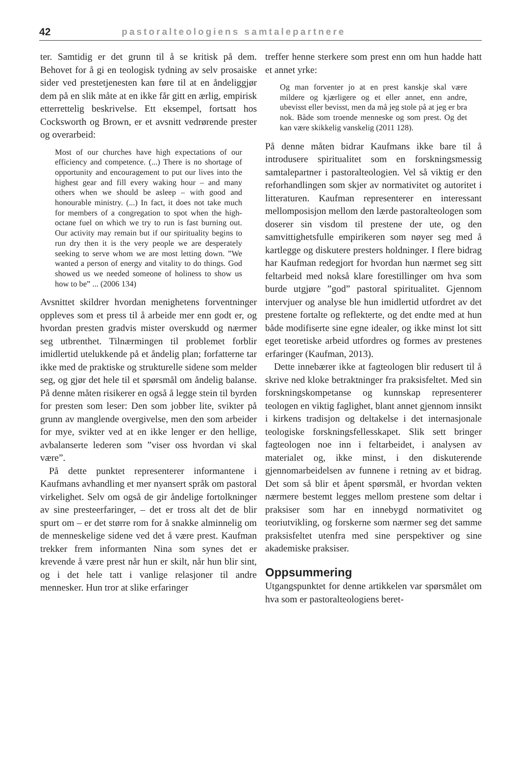42 pastoralteologiens samtalepartnere
ter. Samtidig er det grunn til å se kritisk på dem. Behovet for å gi en teologisk tydning av selv prosaiske sider ved prestetjenesten kan føre til at en åndeliggjør dem på en slik måte at en ikke får gitt en ærlig, empirisk etterrettelig beskrivelse. Ett eksempel, fortsatt hos Cocksworth og Brown, er et avsnitt vedrørende prester og overarbeid:
Most of our churches have high expectations of our efficiency and competence. (...) There is no shortage of opportunity and encouragement to put our lives into the highest gear and fill every waking hour – and many others when we should be asleep – with good and honourable ministry. (...) In fact, it does not take much for members of a congregation to spot when the high-octane fuel on which we try to run is fast burning out. Our activity may remain but if our spirituality begins to run dry then it is the very people we are desperately seeking to serve whom we are most letting down. ”We wanted a person of energy and vitality to do things. God showed us we needed someone of holiness to show us how to be” ... (2006 134)
Avsnittet skildrer hvordan menighetens forventninger oppleves som et press til å arbeide mer enn godt er, og hvordan presten gradvis mister overskudd og nærmer seg utbrenthet. Tilnærmingen til problemet forblir imidlertid utelukkende på et åndelig plan; forfatterne tar ikke med de praktiske og strukturelle sidene som melder seg, og gjør det hele til et spørsmål om åndelig balanse. På denne måten risikerer en også å legge stein til byrden for presten som leser: Den som jobber lite, svikter på grunn av manglende overgivelse, men den som arbeider for mye, svikter ved at en ikke lenger er den hellige, avbalanserte lederen som ”viser oss hvordan vi skal være”.
På dette punktet representerer informantene i Kaufmans avhandling et mer nyansert språk om pastoral virkelighet. Selv om også de gir åndelige fortolkninger av sine presteerfaringer, – det er tross alt det de blir spurt om – er det større rom for å snakke alminnelig om de menneskelige sidene ved det å være prest. Kaufman trekker frem informanten Nina som synes det er krevende å være prest når hun er skilt, når hun blir sint, og i det hele tatt i vanlige relasjoner til andre mennesker. Hun tror at slike erfaringer
treffer henne sterkere som prest enn om hun hadde hatt et annet yrke:
Og man forventer jo at en prest kanskje skal være mildere og kjærligere og et eller annet, enn andre, ubevisst eller bevisst, men da må jeg stole på at jeg er bra nok. Både som troende menneske og som prest. Og det kan være skikkelig vanskelig (2011 128).
På denne måten bidrar Kaufmans ikke bare til å introdusere spiritualitet som en forskningsmessig samtalepartner i pastoralteologien. Vel så viktig er den reforhandlingen som skjer av normativitet og autoritet i litteraturen. Kaufman representerer en interessant mellomposisjon mellom den lærde pastoralteologen som doserer sin visdom til prestene der ute, og den samvittighetsfulle empirikeren som nøyer seg med å kartlegge og diskutere presters holdninger. I flere bidrag har Kaufman redegjort for hvordan hun nærmet seg sitt feltarbeid med nokså klare forestillinger om hva som burde utgjøre ”god” pastoral spiritualitet. Gjennom intervjuer og analyse ble hun imidlertid utfordret av det prestene fortalte og reflekterte, og det endte med at hun både modifiserte sine egne idealer, og ikke minst lot sitt eget teoretiske arbeid utfordres og formes av prestenes erfaringer (Kaufman, 2013).
Dette innebærer ikke at fagteologen blir redusert til å skrive ned kloke betraktninger fra praksisfeltet. Med sin forskningskompetanse og kunnskap representerer teologen en viktig faglighet, blant annet gjennom innsikt i kirkens tradisjon og deltakelse i det internasjonale teologiske forskningsfellesskapet. Slik sett bringer fagteologen noe inn i feltarbeidet, i analysen av materialet og, ikke minst, i den diskuterende gjennomarbeidelsen av funnene i retning av et bidrag. Det som så blir et åpent spørsmål, er hvordan vekten nærmere bestemt legges mellom prestene som deltar i praksiser som har en innebygd normativitet og teoriutvikling, og forskerne som nærmer seg det samme praksisfeltet utenfra med sine perspektiver og sine akademiske praksiser.
Oppsummering
Utgangspunktet for denne artikkelen var spørsmålet om hva som er pastoralteologiens beret-